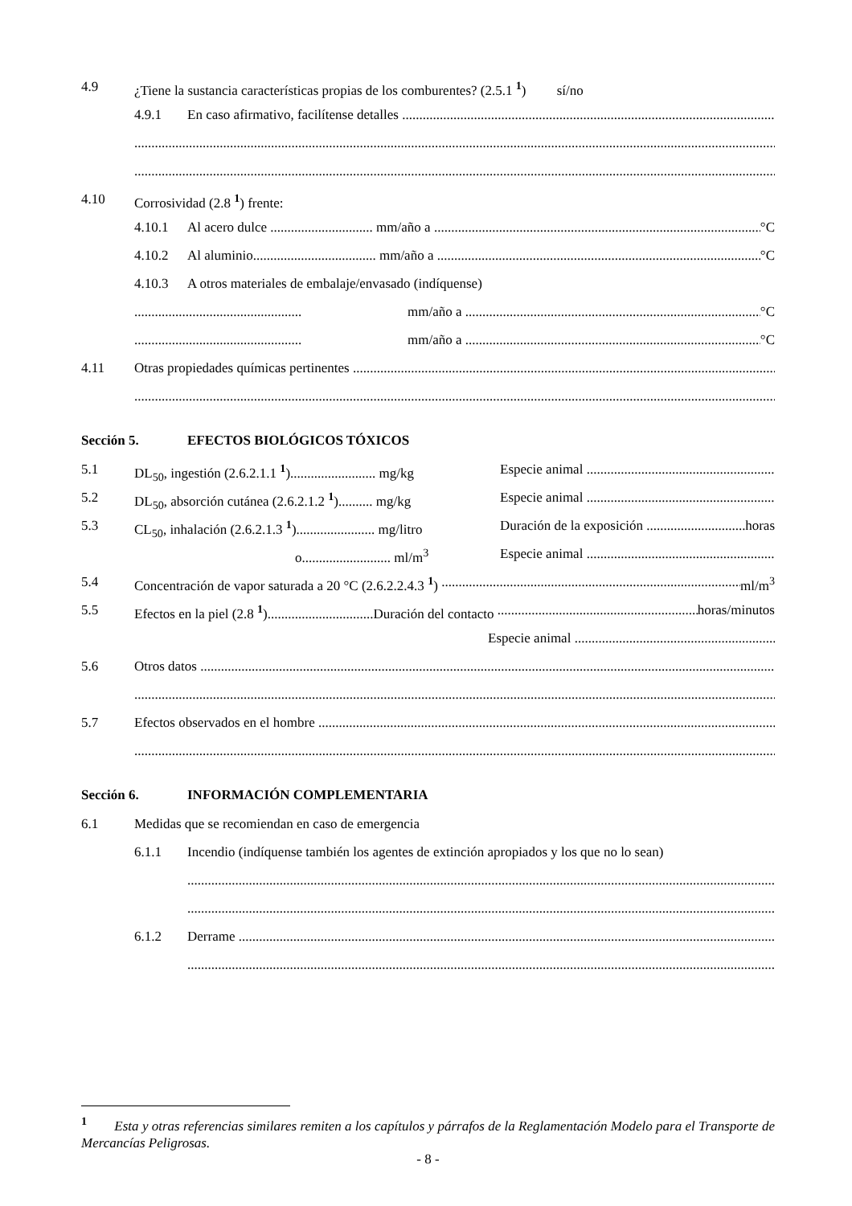4.9 ¿Tiene la sustancia características propias de los comburentes? (2.5.1 <sup>1</sup>) sí/no
4.9.1 En caso afirmativo, facilítense detalles
4.10 Corrosividad (2.8 <sup>1</sup>) frente:
4.10.1 Al acero dulce .............................. mm/año a °C
4.10.2 Al aluminio.................................... mm/año a °C
4.10.3 A otros materiales de embalaje/envasado (indíquense)
................................................. mm/año a °C
................................................. mm/año a °C
4.11 Otras propiedades químicas pertinentes
Sección 5. EFECTOS BIOLÓGICOS TÓXICOS
5.1 DL<sub>50</sub>, ingestión (2.6.2.1.1 <sup>1</sup>)......................... mg/kg Especie animal
5.2 DL<sub>50</sub>, absorción cutánea (2.6.2.1.2 <sup>1</sup>).......... mg/kg Especie animal
5.3 CL<sub>50</sub>, inhalación (2.6.2.1.3 <sup>1</sup>)....................... mg/litro Duración de la exposición horas
o.......................... ml/m<sup>3</sup> Especie animal
5.4 Concentración de vapor saturada a 20 °C (2.6.2.2.4.3 <sup>1</sup>) ml/m<sup>3</sup>
5.5 Efectos en la piel (2.8 <sup>1</sup>)...............................Duración del contacto horas/minutos
Especie animal
5.6 Otros datos
5.7 Efectos observados en el hombre
Sección 6. INFORMACIÓN COMPLEMENTARIA
6.1 Medidas que se recomiendan en caso de emergencia
6.1.1 Incendio (indíquense también los agentes de extinción apropiados y los que no lo sean)
6.1.2 Derrame
<sup>1</sup> Esta y otras referencias similares remiten a los capítulos y párrafos de la Reglamentación Modelo para el Transporte de Mercancías Peligrosas.
- 8 -